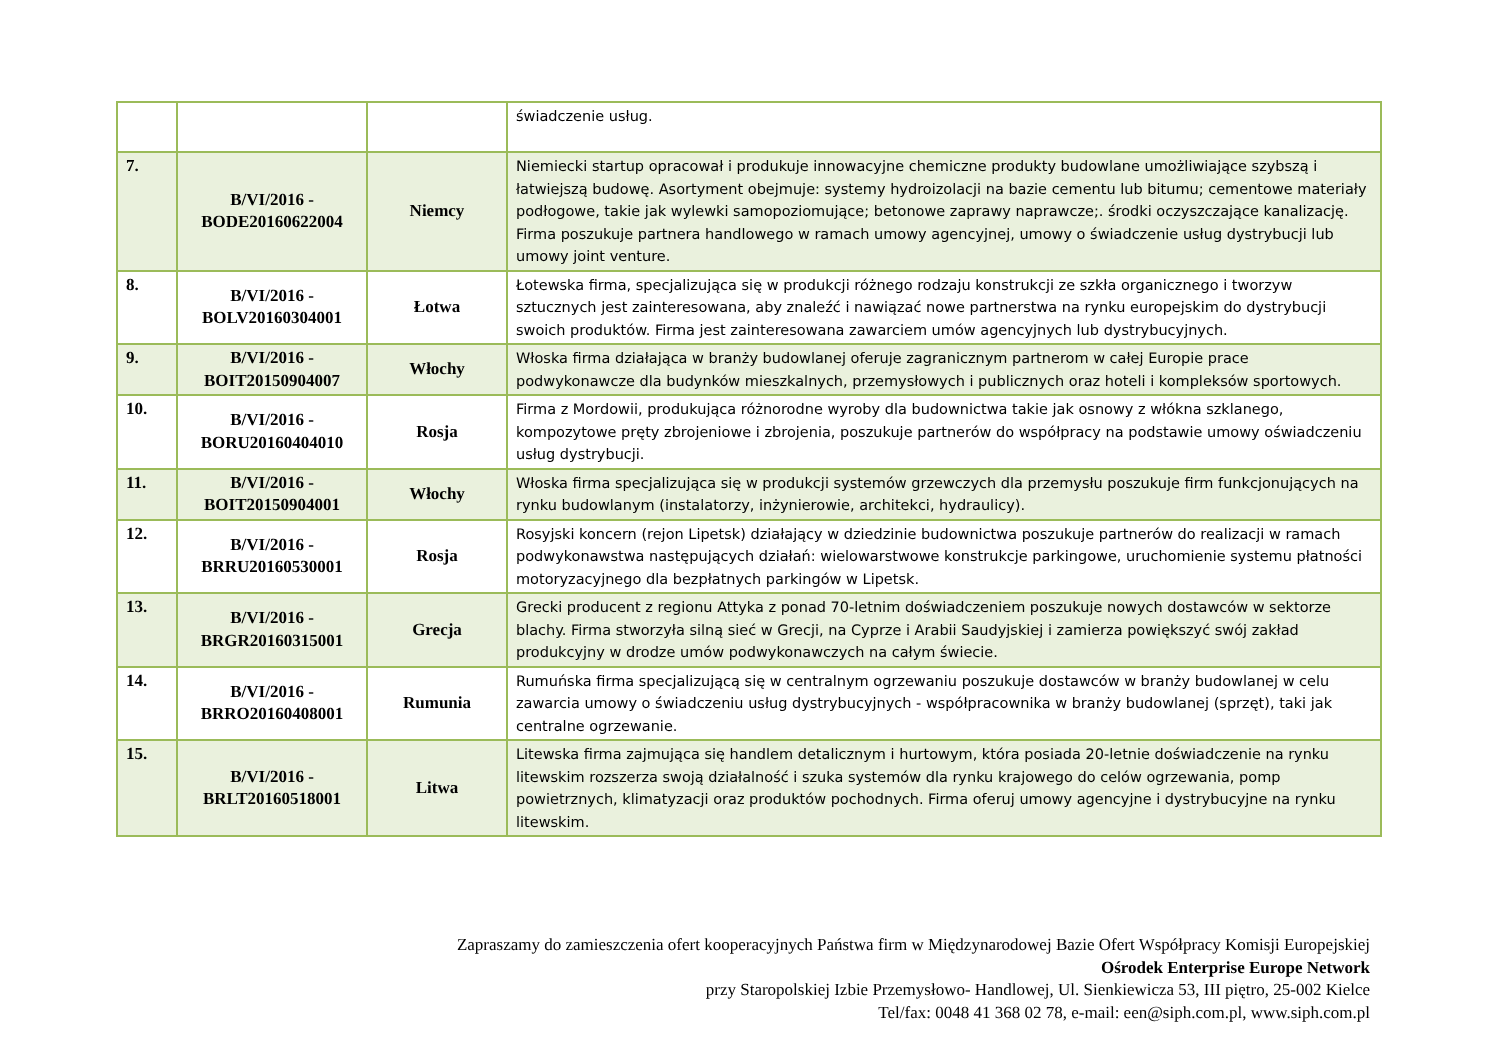| | | | świadczenie usług. |
| 7. | B/VI/2016 - BODE20160622004 | Niemcy | Niemiecki startup opracował i produkuje innowacyjne chemiczne produkty budowlane umożliwiające szybszą i łatwiejszą budowę. Asortyment obejmuje: systemy hydroizolacji na bazie cementu lub bitumu; cementowe materiały podłogowe, takie jak wylewki samopoziomujące; betonowe zaprawy naprawcze;. środki oczyszczające kanalizację. Firma poszukuje partnera handlowego w ramach umowy agencyjnej, umowy o świadczenie usług dystrybucji lub umowy joint venture. |
| 8. | B/VI/2016 - BOLV20160304001 | Łotwa | Łotewska firma, specjalizująca się w produkcji różnego rodzaju konstrukcji ze szkła organicznego i tworzyw sztucznych jest zainteresowana, aby znaleźć i nawiązać nowe partnerstwa na rynku europejskim do dystrybucji swoich produktów. Firma jest zainteresowana zawarciem umów agencyjnych lub dystrybucyjnych. |
| 9. | B/VI/2016 - BOIT20150904007 | Włochy | Włoska firma działająca w branży budowlanej oferuje zagranicznym partnerom w całej Europie prace podwykonawcze dla budynków mieszkalnych, przemysłowych i publicznych oraz hoteli i kompleksów sportowych. |
| 10. | B/VI/2016 - BORU20160404010 | Rosja | Firma z Mordowii, produkująca różnorodne wyroby dla budownictwa takie jak osnowy z włókna szklanego, kompozytowe pręty zbrojeniowe i zbrojenia, poszukuje partnerów do współpracy na podstawie umowy oświadczeniu usług dystrybucji. |
| 11. | B/VI/2016 - BOIT20150904001 | Włochy | Włoska firma specjalizująca się w produkcji systemów grzewczych dla przemysłu poszukuje firm funkcjonujących na rynku budowlanym (instalatorzy, inżynierowie, architekci, hydraulicy). |
| 12. | B/VI/2016 - BRRU20160530001 | Rosja | Rosyjski koncern (rejon Lipetsk) działający w dziedzinie budownictwa poszukuje partnerów do realizacji w ramach podwykonawstwa następujących działań: wielowarstwowe konstrukcje parkingowe, uruchomienie systemu płatności motoryzacyjnego dla bezpłatnych parkingów w Lipetsk. |
| 13. | B/VI/2016 - BRGR20160315001 | Grecja | Grecki producent z regionu Attyka z ponad 70-letnim doświadczeniem poszukuje nowych dostawców w sektorze blachy. Firma stworzyła silną sieć w Grecji, na Cyprze i Arabii Saudyjskiej i zamierza powiększyć swój zakład produkcyjny w drodze umów podwykonawczych na całym świecie. |
| 14. | B/VI/2016 - BRRO20160408001 | Rumunia | Rumuńska firma specjalizującą się w centralnym ogrzewaniu poszukuje dostawców w branży budowlanej w celu zawarcia umowy o świadczeniu usług dystrybucyjnych - współpracownika w branży budowlanej (sprzęt), taki jak centralne ogrzewanie. |
| 15. | B/VI/2016 - BRLT20160518001 | Litwa | Litewska firma zajmująca się handlem detalicznym i hurtowym, która posiada 20-letnie doświadczenie na rynku litewskim rozszerza swoją działalność i szuka systemów dla rynku krajowego do celów ogrzewania, pomp powietrznych, klimatyzacji oraz produktów pochodnych. Firma oferuj umowy agencyjne i dystrybucyjne na rynku litewskim. |
Zapraszamy do zamieszczenia ofert kooperacyjnych Państwa firm w Międzynarodowej Bazie Ofert Współpracy Komisji Europejskiej
Ośrodek Enterprise Europe Network
przy Staropolskiej Izbie Przemysłowo- Handlowej, Ul. Sienkiewicza 53, III piętro, 25-002 Kielce
Tel/fax: 0048 41 368 02 78, e-mail: een@siph.com.pl, www.siph.com.pl